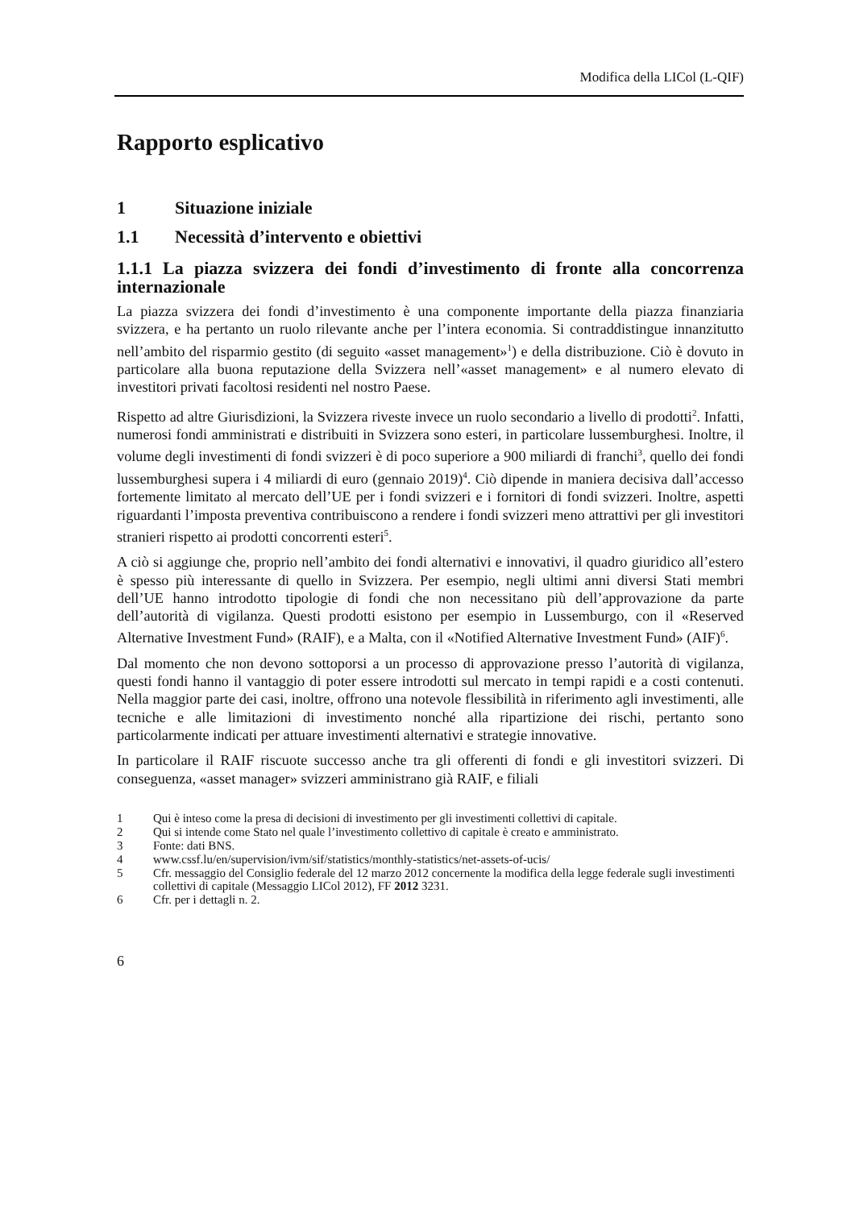Modifica della LICol (L-QIF)
Rapporto esplicativo
1 Situazione iniziale
1.1 Necessità d’intervento e obiettivi
1.1.1 La piazza svizzera dei fondi d’investimento di fronte alla concorrenza internazionale
La piazza svizzera dei fondi d’investimento è una componente importante della piazza finanziaria svizzera, e ha pertanto un ruolo rilevante anche per l’intera economia. Si contraddistingue innanzitutto nell’ambito del risparmio gestito (di seguito «asset management»<sup>1</sup>) e della distribuzione. Ciò è dovuto in particolare alla buona reputazione della Svizzera nell’«asset management» e al numero elevato di investitori privati facoltosi residenti nel nostro Paese.
Rispetto ad altre Giurisdizioni, la Svizzera riveste invece un ruolo secondario a livello di prodotti<sup>2</sup>. Infatti, numerosi fondi amministrati e distribuiti in Svizzera sono esteri, in particolare lussemburghesi. Inoltre, il volume degli investimenti di fondi svizzeri è di poco superiore a 900 miliardi di franchi<sup>3</sup>, quello dei fondi lussemburghesi supera i 4 miliardi di euro (gennaio 2019)<sup>4</sup>. Ciò dipende in maniera decisiva dall’accesso fortemente limitato al mercato dell’UE per i fondi svizzeri e i fornitori di fondi svizzeri. Inoltre, aspetti riguardanti l’imposta preventiva contribuiscono a rendere i fondi svizzeri meno attrattivi per gli investitori stranieri rispetto ai prodotti concorrenti esteri<sup>5</sup>.
A ciò si aggiunge che, proprio nell’ambito dei fondi alternativi e innovativi, il quadro giuridico all’estero è spesso più interessante di quello in Svizzera. Per esempio, negli ultimi anni diversi Stati membri dell’UE hanno introdotto tipologie di fondi che non necessitano più dell’approvazione da parte dell’autorità di vigilanza. Questi prodotti esistono per esempio in Lussemburgo, con il «Reserved Alternative Investment Fund» (RAIF), e a Malta, con il «Notified Alternative Investment Fund» (AIF)<sup>6</sup>.
Dal momento che non devono sottoporsi a un processo di approvazione presso l’autorità di vigilanza, questi fondi hanno il vantaggio di poter essere introdotti sul mercato in tempi rapidi e a costi contenuti. Nella maggior parte dei casi, inoltre, offrono una notevole flessibilità in riferimento agli investimenti, alle tecniche e alle limitazioni di investimento nonché alla ripartizione dei rischi, pertanto sono particolarmente indicati per attuare investimenti alternativi e strategie innovative.
In particolare il RAIF riscuote successo anche tra gli offerenti di fondi e gli investitori svizzeri. Di conseguenza, «asset manager» svizzeri amministrano già RAIF, e filiali
1 Qui è inteso come la presa di decisioni di investimento per gli investimenti collettivi di capitale.
2 Qui si intende come Stato nel quale l’investimento collettivo di capitale è creato e amministrato.
3 Fonte: dati BNS.
4 www.cssf.lu/en/supervision/ivm/sif/statistics/monthly-statistics/net-assets-of-ucis/
5 Cfr. messaggio del Consiglio federale del 12 marzo 2012 concernente la modifica della legge federale sugli investimenti collettivi di capitale (Messaggio LICol 2012), FF 2012 3231.
6 Cfr. per i dettagli n. 2.
6